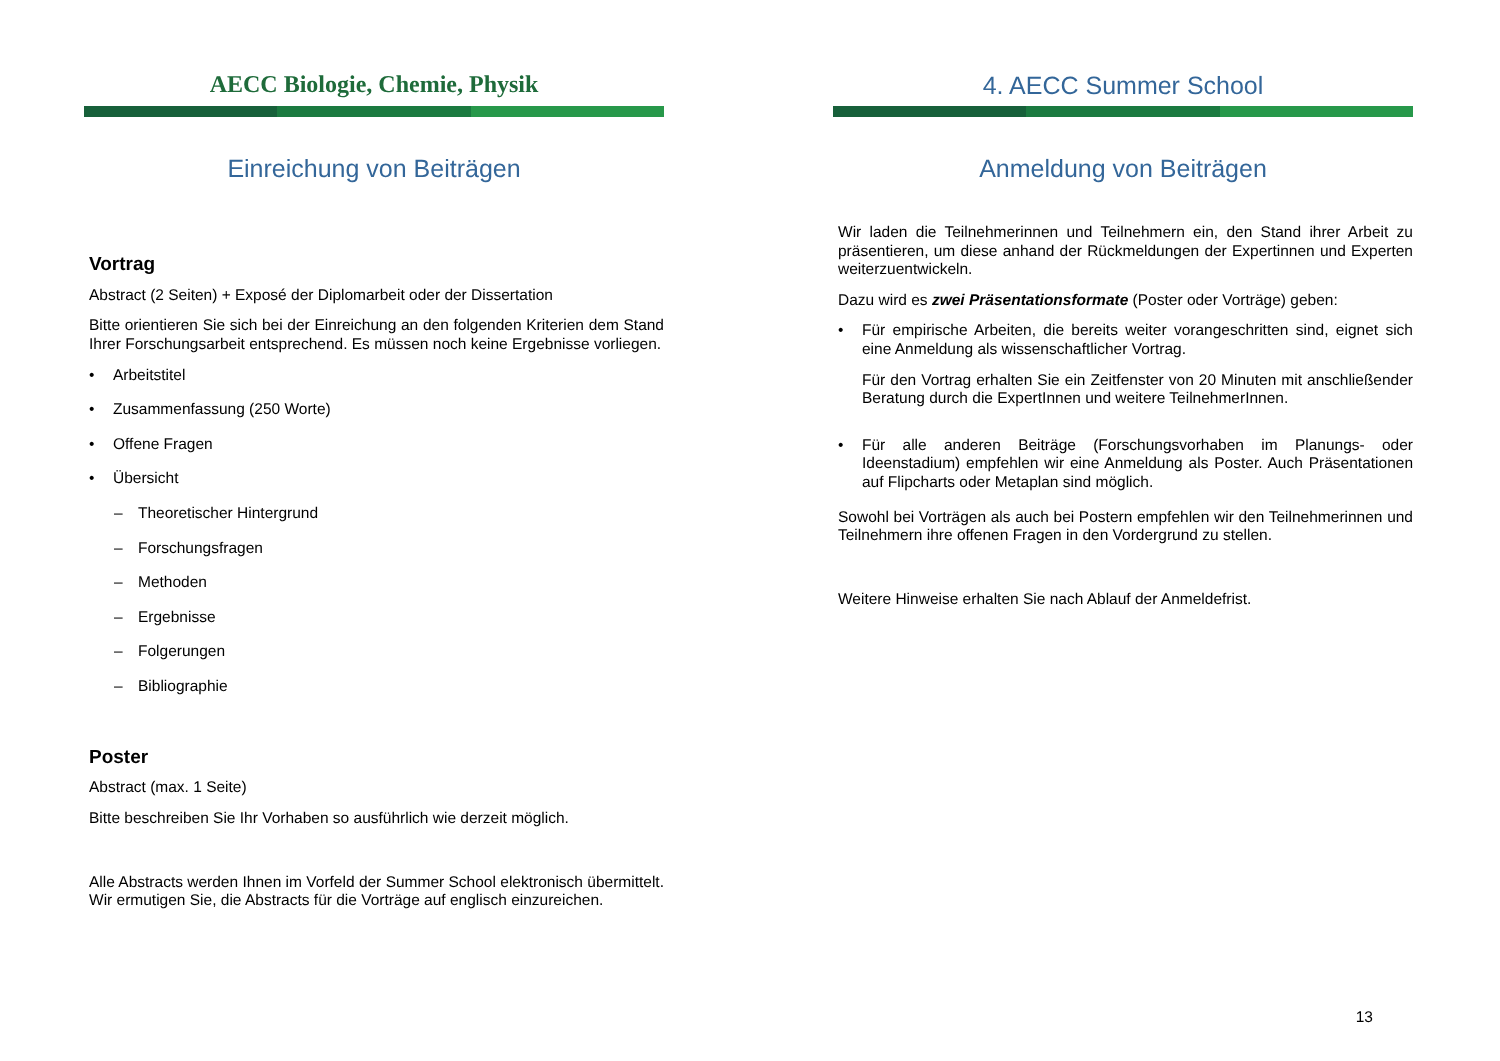AECC Biologie, Chemie, Physik
Einreichung von Beiträgen
Vortrag
Abstract (2 Seiten) + Exposé der Diplomarbeit oder der Dissertation
Bitte orientieren Sie sich bei der Einreichung an den folgenden Kriterien dem Stand Ihrer Forschungsarbeit entsprechend. Es müssen noch keine Ergebnisse vorliegen.
• Arbeitstitel
• Zusammenfassung (250 Worte)
• Offene Fragen
• Übersicht
– Theoretischer Hintergrund
– Forschungsfragen
– Methoden
– Ergebnisse
– Folgerungen
– Bibliographie
Poster
Abstract (max. 1 Seite)
Bitte beschreiben Sie Ihr Vorhaben so ausführlich wie derzeit möglich.
Alle Abstracts werden Ihnen im Vorfeld der Summer School elektronisch übermittelt. Wir ermutigen Sie, die Abstracts für die Vorträge auf englisch einzureichen.
4. AECC Summer School
Anmeldung von Beiträgen
Wir laden die Teilnehmerinnen und Teilnehmern ein, den Stand ihrer Arbeit zu präsentieren, um diese anhand der Rückmeldungen der Expertinnen und Experten weiterzuentwickeln.
Dazu wird es zwei Präsentationsformate (Poster oder Vorträge) geben:
• Für empirische Arbeiten, die bereits weiter vorangeschritten sind, eignet sich eine Anmeldung als wissenschaftlicher Vortrag.
Für den Vortrag erhalten Sie ein Zeitfenster von 20 Minuten mit anschließender Beratung durch die ExpertInnen und weitere TeilnehmerInnen.
• Für alle anderen Beiträge (Forschungsvorhaben im Planungs- oder Ideenstadium) empfehlen wir eine Anmeldung als Poster. Auch Präsentationen auf Flipcharts oder Metaplan sind möglich.
Sowohl bei Vorträgen als auch bei Postern empfehlen wir den Teilnehmerinnen und Teilnehmern ihre offenen Fragen in den Vordergrund zu stellen.
Weitere Hinweise erhalten Sie nach Ablauf der Anmeldefrist.
13